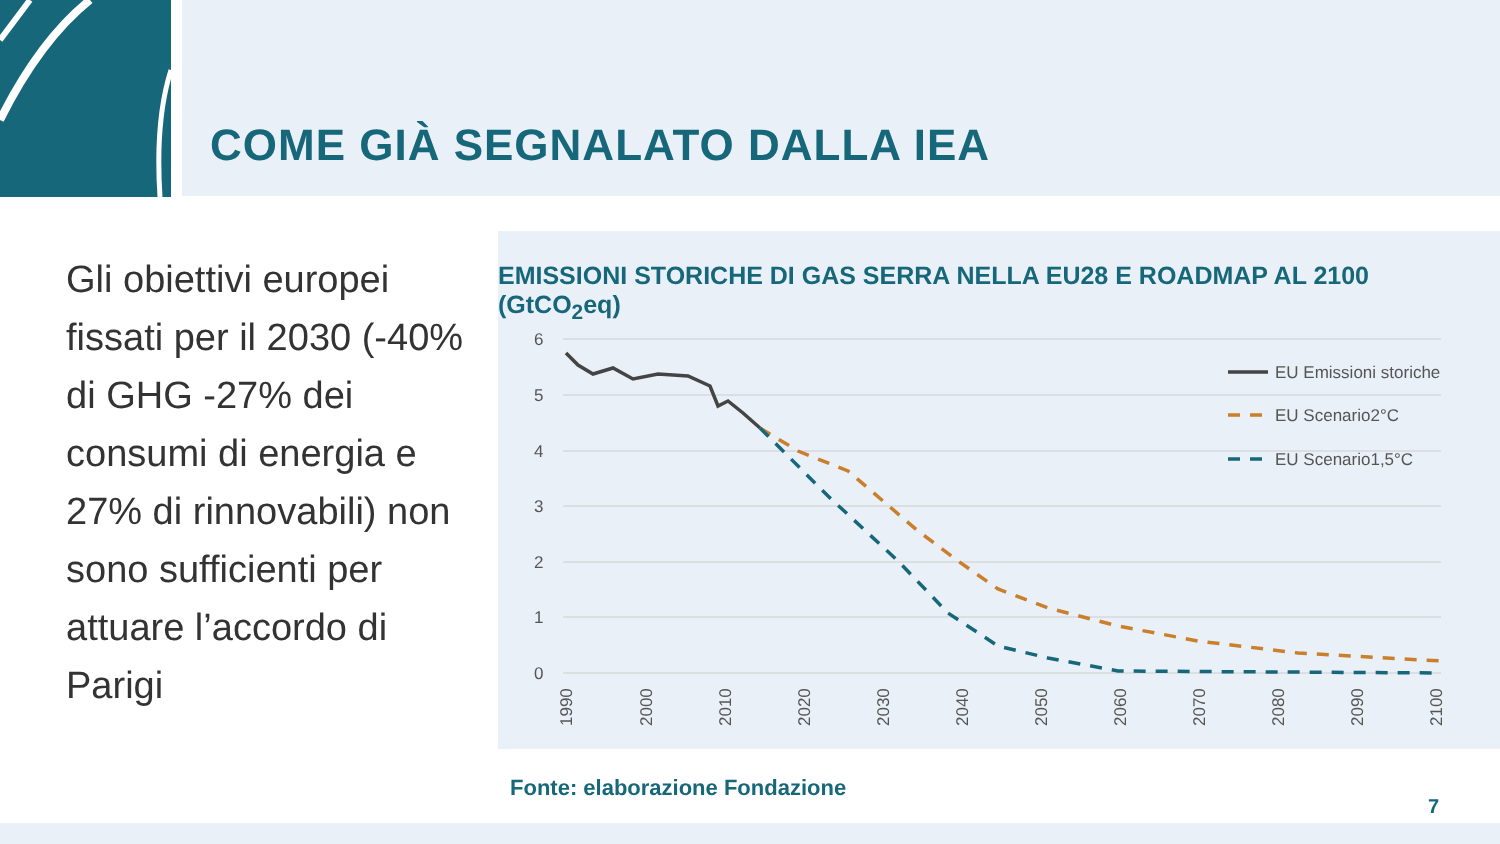COME GIÀ SEGNALATO DALLA IEA
Gli obiettivi europei fissati per il 2030 (-40% di GHG -27% dei consumi di energia e 27% di rinnovabili) non sono sufficienti per attuare l’accordo di Parigi
EMISSIONI STORICHE DI GAS SERRA NELLA EU28 E ROADMAP AL 2100 (GtCO<sub>2</sub>eq)
6
5
4
3
2
1
0
EU Emissioni storiche
EU Scenario2°C
EU Scenario1,5°C
1990
2000
2010
2020
2030
2040
2050
2060
2070
2080
2090
2100
Fonte: elaborazione Fondazione
7